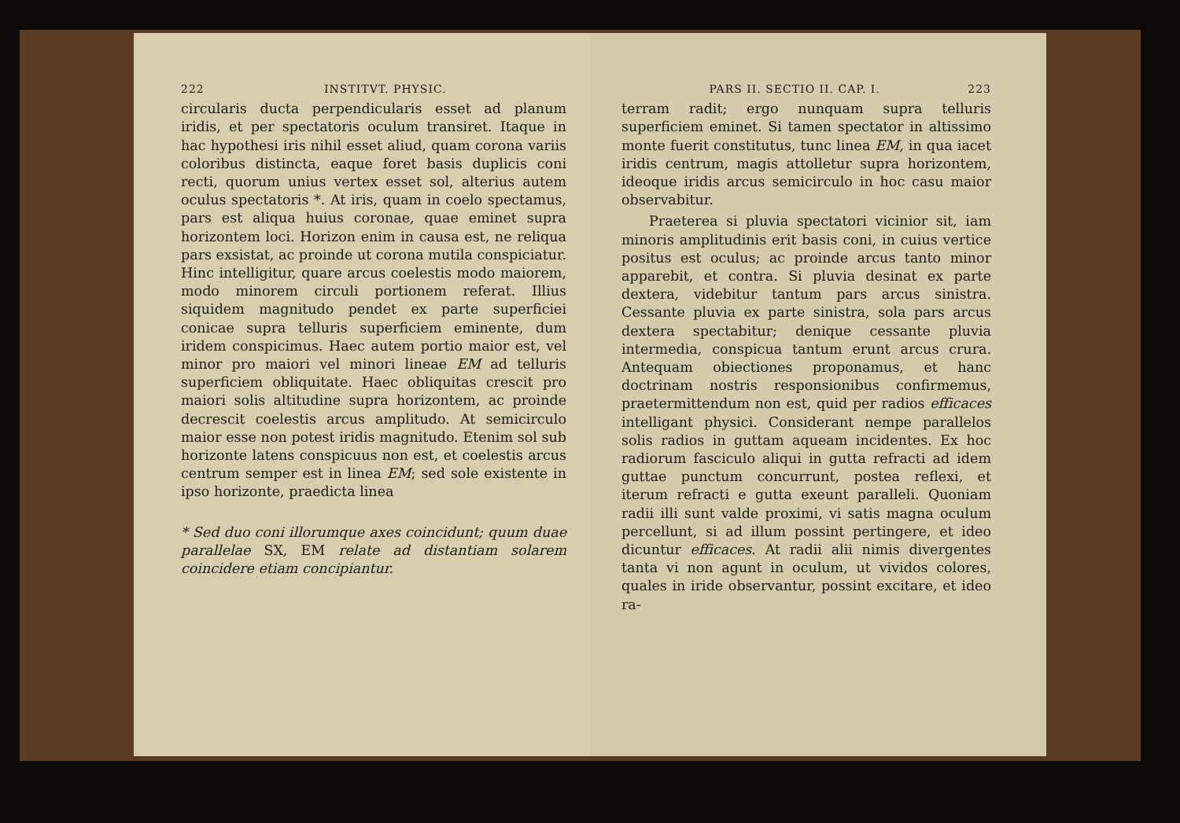222 INSTITVT. PHYSIC.
circularis ducta perpendicularis esset ad planum iridis, et per spectatoris oculum transiret. Itaque in hac hypothesi iris nihil esset aliud, quam corona variis coloribus distincta, eaque foret basis duplicis coni recti, quorum unius vertex esset sol, alterius autem oculus spectatoris *. At iris, quam in coelo spectamus, pars est aliqua huius coronae, quae eminet supra horizontem loci. Horizon enim in causa est, ne reliqua pars exsistat, ac proinde ut corona mutila conspiciatur. Hinc intelligitur, quare arcus coelestis modo maiorem, modo minorem circuli portionem referat. Illius siquidem magnitudo pendet ex parte superficiei conicae supra telluris superficiem eminente, dum iridem conspicimus. Haec autem portio maior est, vel minor pro maiori vel minori lineae EM ad telluris superficiem obliquitate. Haec obliquitas crescit pro maiori solis altitudine supra horizontem, ac proinde decrescit coelestis arcus amplitudo. At semicirculo maior esse non potest iridis magnitudo. Etenim sol sub horizonte latens conspicuus non est, et coelestis arcus centrum semper est in linea EM; sed sole existente in ipso horizonte, praedicta linea
* Sed duo coni illorumque axes coincidunt; quum duae parallelae SX, EM relate ad distantiam solarem coincidere etiam concipiantur.
PARS II. SECTIO II. CAP. I. 223
terram radit; ergo nunquam supra telluris superficiem eminet. Si tamen spectator in altissimo monte fuerit constitutus, tunc linea EM, in qua iacet iridis centrum, magis attolletur supra horizontem, ideoque iridis arcus semicirculo in hoc casu maior observabitur.
Praeterea si pluvia spectatori vicinior sit, iam minoris amplitudinis erit basis coni, in cuius vertice positus est oculus; ac proinde arcus tanto minor apparebit, et contra. Si pluvia desinat ex parte dextera, videbitur tantum pars arcus sinistra. Cessante pluvia ex parte sinistra, sola pars arcus dextera spectabitur; denique cessante pluvia intermedia, conspicua tantum erunt arcus crura. Antequam obiectiones proponamus, et hanc doctrinam nostris responsionibus confirmemus, praetermittendum non est, quid per radios efficaces intelligant physici. Considerant nempe parallelos solis radios in guttam aqueam incidentes. Ex hoc radiorum fasciculo aliqui in gutta refracti ad idem guttae punctum concurrunt, postea reflexi, et iterum refracti e gutta exeunt paralleli. Quoniam radii illi sunt valde proximi, vi satis magna oculum percellunt, si ad illum possint pertingere, et ideo dicuntur efficaces. At radii alii nimis divergentes tanta vi non agunt in oculum, ut vividos colores, quales in iride observantur, possint excitare, et ideo ra-